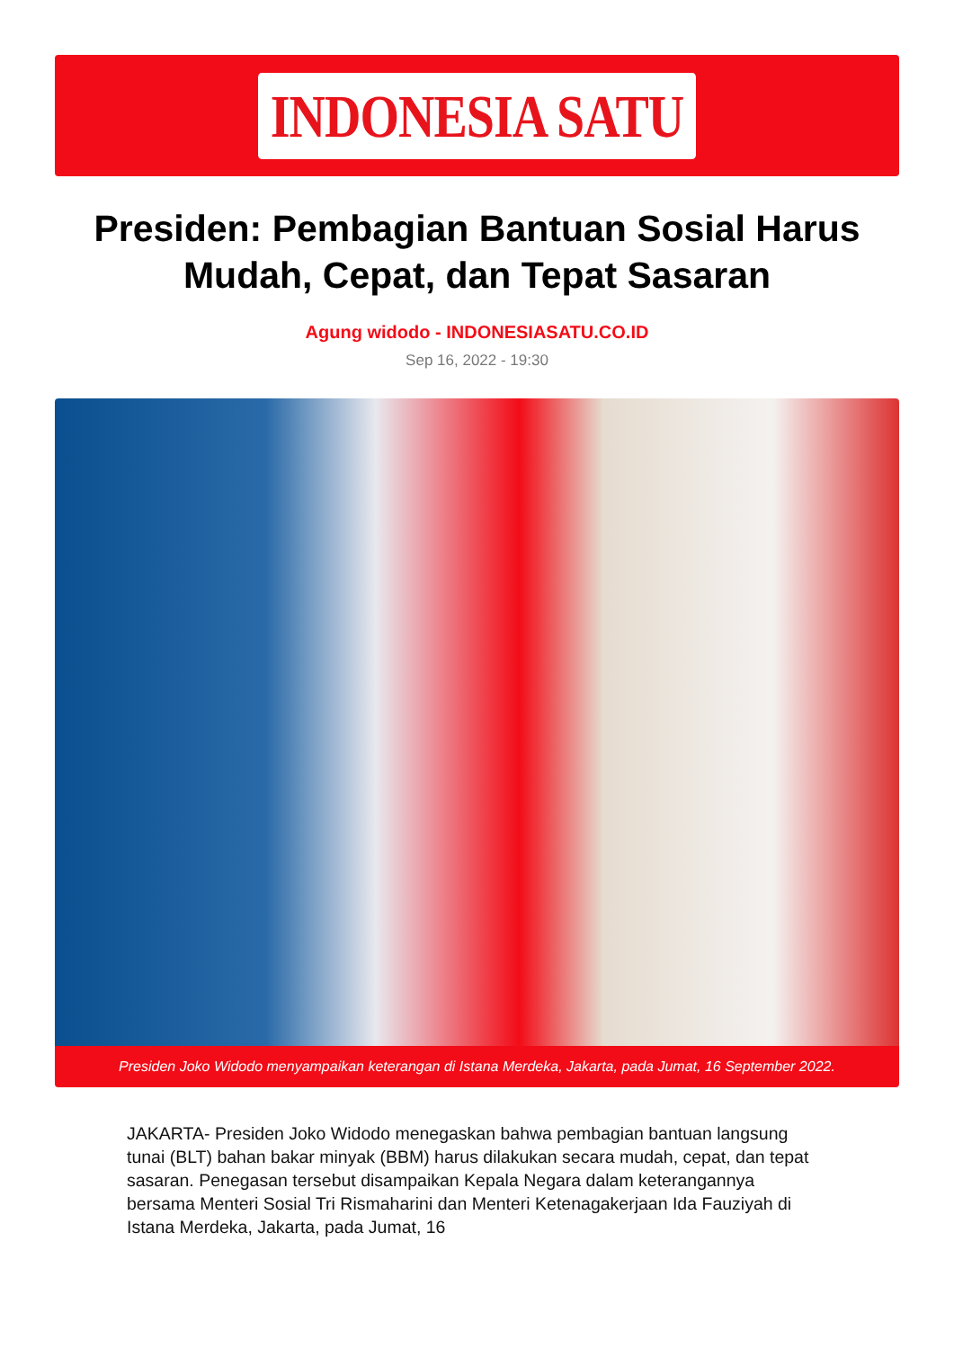INDONESIA SATU
Presiden: Pembagian Bantuan Sosial Harus Mudah, Cepat, dan Tepat Sasaran
Agung widodo - INDONESIASATU.CO.ID
Sep 16, 2022 - 19:30
Presiden Joko Widodo menyampaikan keterangan di Istana Merdeka, Jakarta, pada Jumat, 16 September 2022.
JAKARTA- Presiden Joko Widodo menegaskan bahwa pembagian bantuan langsung tunai (BLT) bahan bakar minyak (BBM) harus dilakukan secara mudah, cepat, dan tepat sasaran. Penegasan tersebut disampaikan Kepala Negara dalam keterangannya bersama Menteri Sosial Tri Rismaharini dan Menteri Ketenagakerjaan Ida Fauziyah di Istana Merdeka, Jakarta, pada Jumat, 16